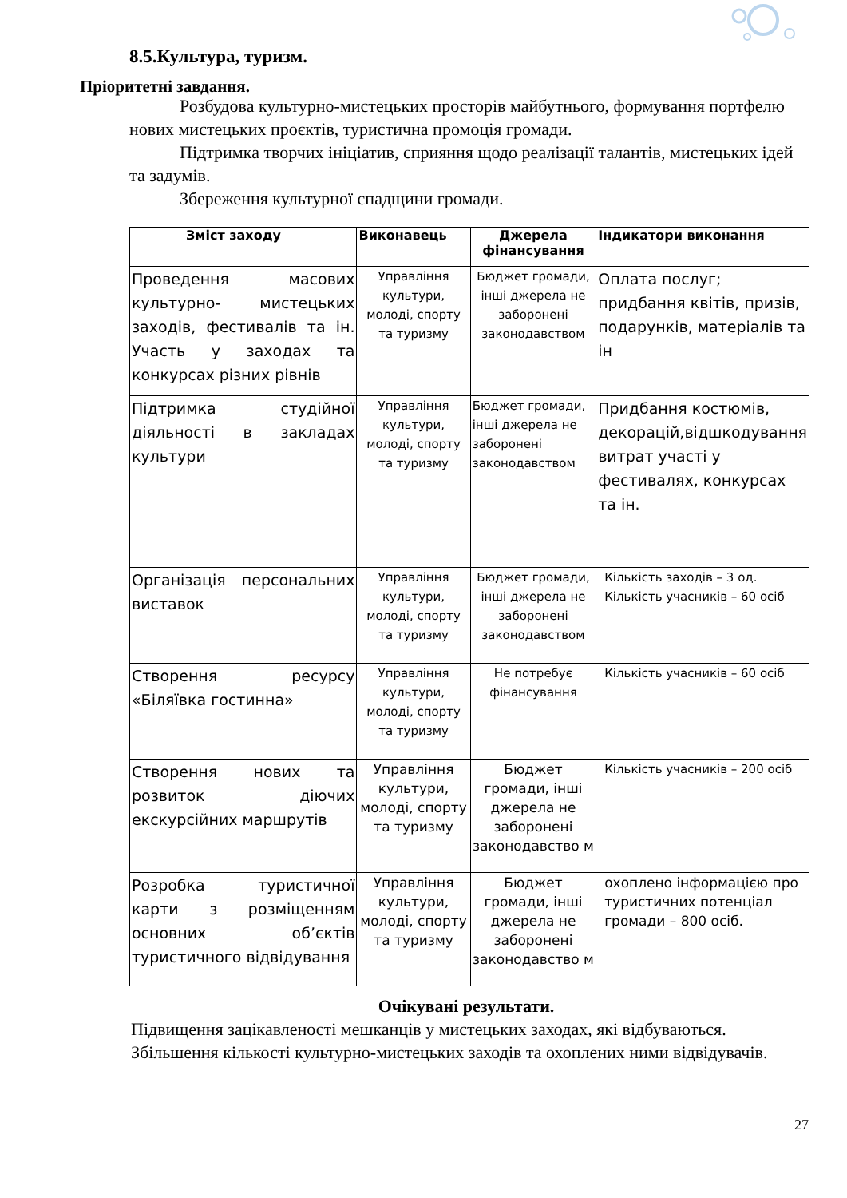8.5.Культура, туризм.
Пріоритетні завдання.
Розбудова культурно-мистецьких просторів майбутнього, формування портфелю нових мистецьких проєктів, туристична промоція громади.
Підтримка творчих ініціатив, сприяння щодо реалізації талантів, мистецьких ідей та задумів.
Збереження культурної спадщини громади.
| Зміст заходу | Виконавець | Джерела фінансування | Індикатори виконання |
| --- | --- | --- | --- |
| Проведення масових культурно- мистецьких заходів, фестивалів та ін. Участь у заходах та конкурсах різних рівнів | Управління культури, молоді, спорту та туризму | Бюджет громади, інші джерела не заборонені законодавством | Оплата послуг; придбання квітів, призів, подарунків, матеріалів та ін |
| Підтримка студійної діяльності в закладах культури | Управління культури, молоді, спорту та туризму | Бюджет громади, інші джерела не заборонені законодавством | Придбання костюмів, декорацій,відшкодування витрат участі у фестивалях, конкурсах та ін. |
| Організація персональних виставок | Управління культури, молоді, спорту та туризму | Бюджет громади, інші джерела не заборонені законодавством | Кількість заходів – 3 од. Кількість учасників – 60 осіб |
| Створення ресурсу «Біляївка гостинна» | Управління культури, молоді, спорту та туризму | Не потребує фінансування | Кількість учасників – 60 осіб |
| Створення нових та розвиток діючих екскурсійних маршрутів | Управління культури, молоді, спорту та туризму | Бюджет громади, інші джерела не заборонені законодавство м | Кількість учасників – 200 осіб |
| Розробка туристичної карти з розміщенням основних об’єктів туристичного відвідування | Управління культури, молоді, спорту та туризму | Бюджет громади, інші джерела не заборонені законодавство м | охоплено інформацією про туристичних потенціал громади – 800 осіб. |
Очікувані результати.
Підвищення зацікавленості мешканців у мистецьких заходах, які відбуваються.
Збільшення кількості культурно-мистецьких заходів та охоплених ними відвідувачів.
27